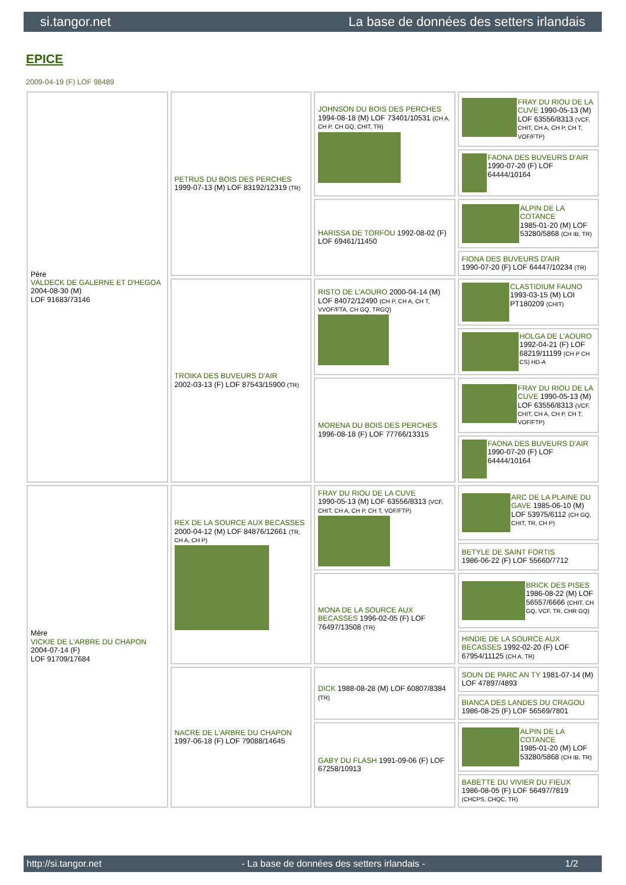si.tangor.net La base de données des setters irlandais
EPICE
2009-04-19 (F) LOF 98489
| Père VALDECK DE GALERNE ET D'HEGOA 2004-08-30 (M) LOF 91683/73146 | PETRUS DU BOIS DES PERCHES 1999-07-13 (M) LOF 83192/12319 (TR) | JOHNSON DU BOIS DES PERCHES 1994-08-18 (M) LOF 73401/10531 (CH A, CH P, CH GQ, CHIT, TR) | FRAY DU RIOU DE LA CUVE 1990-05-13 (M) LOF 63556/8313 (VCF, CHIT, CH A, CH P, CH T, VOF/FTP) |
| | | | FAONA DES BUVEURS D'AIR 1990-07-20 (F) LOF 64444/10164 |
| | | HARISSA DE TORFOU 1992-08-02 (F) LOF 69461/11450 | ALPIN DE LA COTANCE 1985-01-20 (M) LOF 53280/5868 (CH IB, TR) |
| | | | FIONA DES BUVEURS D'AIR 1990-07-20 (F) LOF 64447/10234 (TR) |
| | TROIKA DES BUVEURS D'AIR 2002-03-13 (F) LOF 87543/15900 (TR) | RISTO DE L'AOURO 2000-04-14 (M) LOF 84072/12490 (CH P, CH A, CH T, VVOF/FTA, CH GQ, TRGQ) | CLASTIDIUM FAUNO 1993-03-15 (M) LOI PT180209 (CHIT) |
| | | | HOLGA DE L'AOURO 1992-04-21 (F) LOF 68219/11199 (CH P CH CS) HD-A |
| | | MORENA DU BOIS DES PERCHES 1996-08-18 (F) LOF 77766/13315 | FRAY DU RIOU DE LA CUVE 1990-05-13 (M) LOF 63556/8313 (VCF, CHIT, CH A, CH P, CH T, VOF/FTP) |
| | | | FAONA DES BUVEURS D'AIR 1990-07-20 (F) LOF 64444/10164 |
| Mère VICKIE DE L'ARBRE DU CHAPON 2004-07-14 (F) LOF 91709/17684 | REX DE LA SOURCE AUX BECASSES 2000-04-12 (M) LOF 84876/12661 (TR, CH A, CH P) | FRAY DU RIOU DE LA CUVE 1990-05-13 (M) LOF 63556/8313 (VCF, CHIT, CH A, CH P, CH T, VOF/FTP) | ARC DE LA PLAINE DU GAVE 1985-06-10 (M) LOF 53975/6112 (CH GQ, CHIT, TR, CH P) |
| | | | BETYLE DE SAINT FORTIS 1986-06-22 (F) LOF 55660/7712 |
| | | MONA DE LA SOURCE AUX BECASSES 1996-02-05 (F) LOF 76497/13508 (TR) | BRICK DES PISES 1986-08-22 (M) LOF 56557/6666 (CHIT, CH GQ, VCF, TR, CHR GQ) |
| | | | HINDIE DE LA SOURCE AUX BECASSES 1992-02-20 (F) LOF 67954/11125 (CH A, TR) |
| | NACRE DE L'ARBRE DU CHAPON 1997-06-18 (F) LOF 79088/14645 | DICK 1988-08-28 (M) LOF 60807/8384 (TR) | SOUN DE PARC AN TY 1981-07-14 (M) LOF 47897/4893 |
| | | | BIANCA DES LANDES DU CRAGOU 1986-08-25 (F) LOF 56569/7801 |
| | | GABY DU FLASH 1991-09-06 (F) LOF 67258/10913 | ALPIN DE LA COTANCE 1985-01-20 (M) LOF 53280/5868 (CH IB, TR) |
| | | | BABETTE DU VIVIER DU FIEUX 1986-08-05 (F) LOF 56497/7819 (CHCPS, CHQC, TR) |
http://si.tangor.net - La base de données des setters irlandais - 1/2